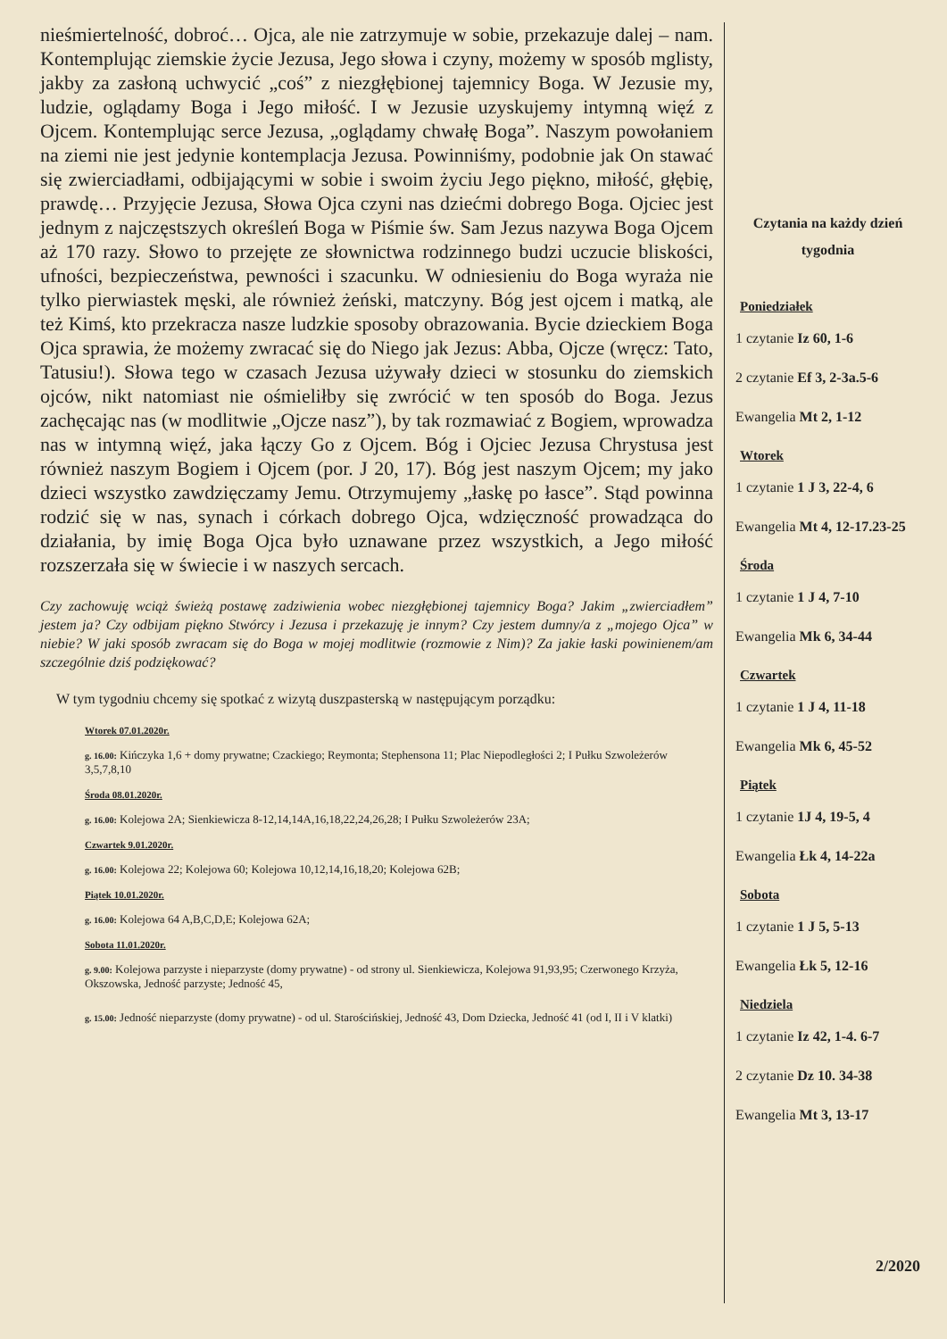nieśmiertelność, dobroć… Ojca, ale nie zatrzymuje w sobie, przekazuje dalej – nam. Kontemplując ziemskie życie Jezusa, Jego słowa i czyny, możemy w sposób mglisty, jakby za zasłoną uchwycić „coś” z niezgłębionej tajemnicy Boga. W Jezusie my, ludzie, oglądamy Boga i Jego miłość. I w Jezusie uzyskujemy intymną więź z Ojcem. Kontemplując serce Jezusa, „oglądamy chwałę Boga”. Naszym powołaniem na ziemi nie jest jedynie kontemplacja Jezusa. Powinniśmy, podobnie jak On stawać się zwierciadłami, odbijającymi w sobie i swoim życiu Jego piękno, miłość, głębię, prawdę… Przyjęcie Jezusa, Słowa Ojca czyni nas dziećmi dobrego Boga. Ojciec jest jednym z najczęstszych określeń Boga w Piśmie św. Sam Jezus nazywa Boga Ojcem aż 170 razy. Słowo to przejęte ze słownictwa rodzinnego budzi uczucie bliskości, ufności, bezpieczeństwa, pewności i szacunku. W odniesieniu do Boga wyraża nie tylko pierwiastek męski, ale również żeński, matczyny. Bóg jest ojcem i matką, ale też Kimś, kto przekracza nasze ludzkie sposoby obrazowania. Bycie dzieckiem Boga Ojca sprawia, że możemy zwracać się do Niego jak Jezus: Abba, Ojcze (wręcz: Tato, Tatusiu!). Słowa tego w czasach Jezusa używały dzieci w stosunku do ziemskich ojców, nikt natomiast nie ośmieliłby się zwrócić w ten sposób do Boga. Jezus zachęcając nas (w modlitwie „Ojcze nasz”), by tak rozmawiać z Bogiem, wprowadza nas w intymną więź, jaka łączy Go z Ojcem. Bóg i Ojciec Jezusa Chrystusa jest również naszym Bogiem i Ojcem (por. J 20, 17). Bóg jest naszym Ojcem; my jako dzieci wszystko zawdzięczamy Jemu. Otrzymujemy „łaskę po łasce”. Stąd powinna rodzić się w nas, synach i córkach dobrego Ojca, wdzięczność prowadząca do działania, by imię Boga Ojca było uznawane przez wszystkich, a Jego miłość rozszerzała się w świecie i w naszych sercach.
Czy zachowuję wciąż świeżą postawę zadziwienia wobec niezgłębionej tajemnicy Boga? Jakim „zwierciadłem” jestem ja? Czy odbijam piękno Stwórcy i Jezusa i przekazuję je innym? Czy jestem dumny/a z „mojego Ojca” w niebie? W jaki sposób zwracam się do Boga w mojej modlitwie (rozmowie z Nim)? Za jakie łaski powinienem/am szczególnie dziś podziękować?
W tym tygodniu chcemy się spotkać z wizytą duszpasterską w następującym porządku:
Wtorek 07.01.2020r.
g. 16.00: Kińczyka 1,6 + domy prywatne; Czackiego; Reymonta; Stephensona 11; Plac Niepodległości 2; I Pułku Szwoleżerów 3,5,7,8,10
Środa 08.01.2020r.
g. 16.00: Kolejowa 2A; Sienkiewicza 8-12,14,14A,16,18,22,24,26,28; I Pułku Szwoleżerów 23A;
Czwartek 9.01.2020r.
g. 16.00: Kolejowa 22; Kolejowa 60; Kolejowa 10,12,14,16,18,20; Kolejowa 62B;
Piątek 10.01.2020r.
g. 16.00: Kolejowa 64 A,B,C,D,E; Kolejowa 62A;
Sobota 11.01.2020r.
g. 9.00: Kolejowa parzyste i nieparzyste (domy prywatne) - od strony ul. Sienkiewicza, Kolejowa 91,93,95; Czerwonego Krzyża, Okszowska, Jedność parzyste; Jedność 45,
g. 15.00: Jedność nieparzyste (domy prywatne) - od ul. Starościńskiej, Jedność 43, Dom Dziecka, Jedność 41 (od I, II i V klatki)
Czytania na każdy dzień tygodnia
Poniedziałek
1 czytanie Iz 60, 1-6
2 czytanie Ef 3, 2-3a.5-6
Ewangelia Mt 2, 1-12
Wtorek
1 czytanie 1 J 3, 22-4, 6
Ewangelia Mt 4, 12-17.23-25
Środa
1 czytanie 1 J 4, 7-10
Ewangelia Mk 6, 34-44
Czwartek
1 czytanie 1 J 4, 11-18
Ewangelia Mk 6, 45-52
Piątek
1 czytanie 1J 4, 19-5, 4
Ewangelia Łk 4, 14-22a
Sobota
1 czytanie 1 J 5, 5-13
Ewangelia Łk 5, 12-16
Niedziela
1 czytanie Iz 42, 1-4. 6-7
2 czytanie Dz 10. 34-38
Ewangelia Mt 3, 13-17
2/2020